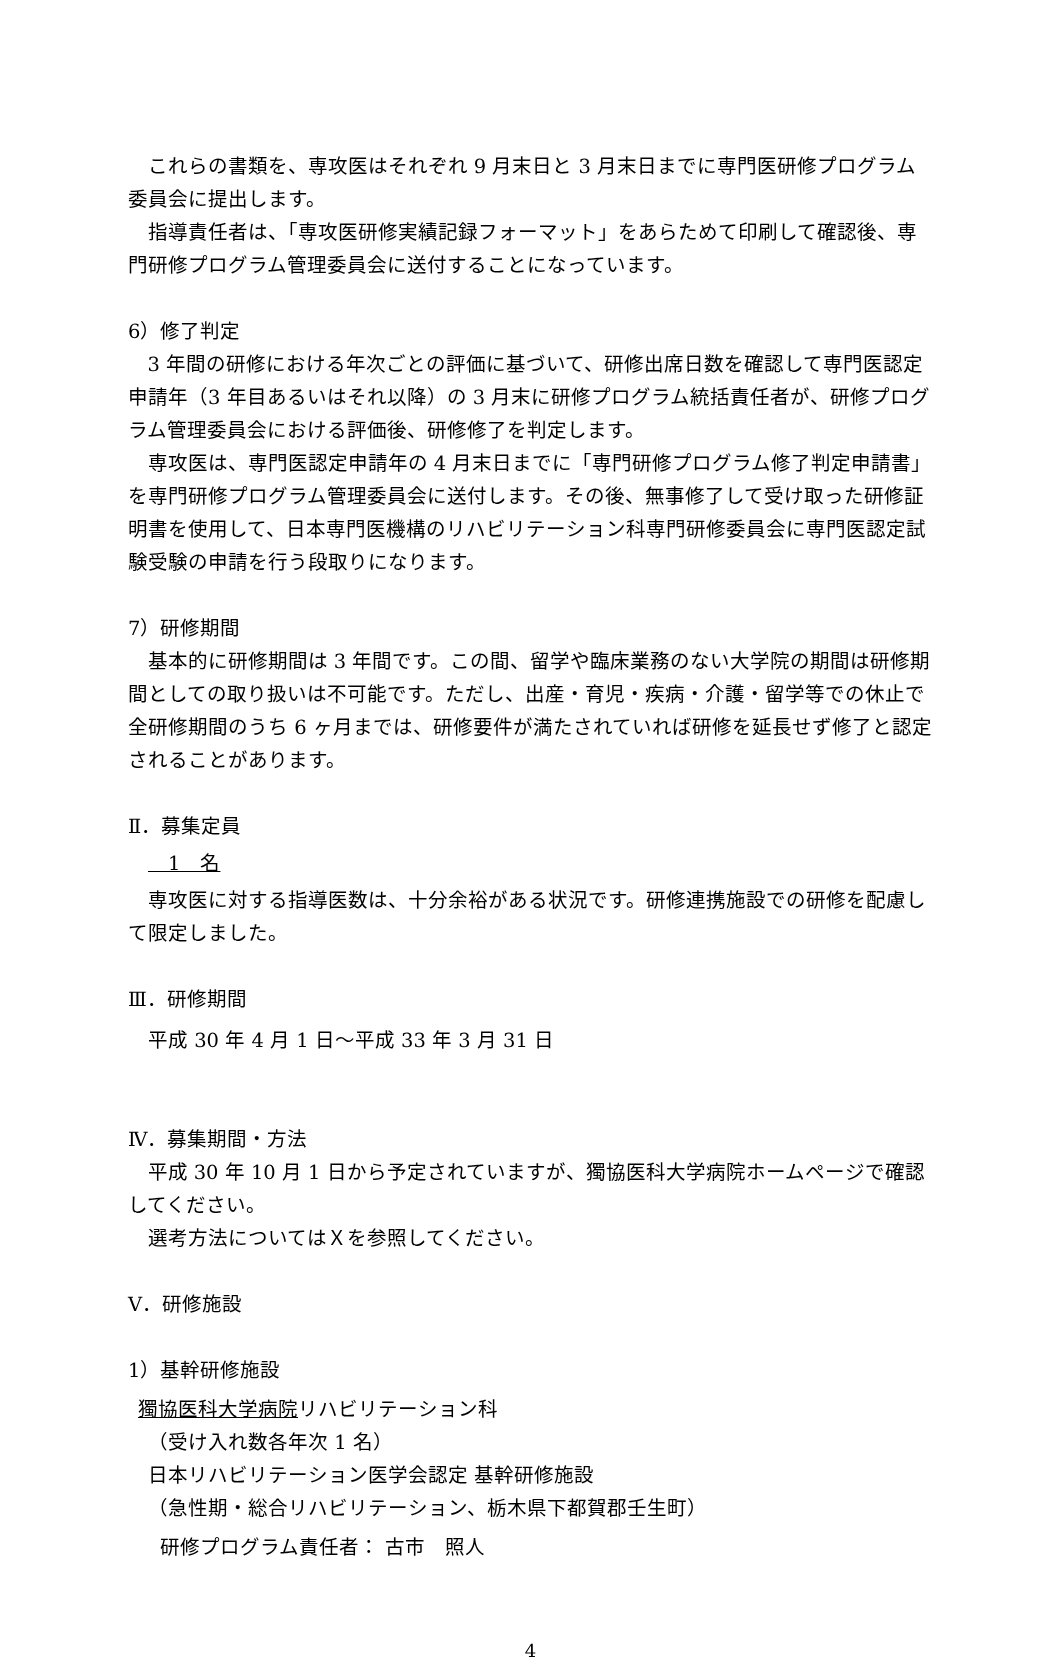これらの書類を、専攻医はそれぞれ 9 月末日と 3 月末日までに専門医研修プログラム委員会に提出します。
指導責任者は、「専攻医研修実績記録フォーマット」をあらためて印刷して確認後、専門研修プログラム管理委員会に送付することになっています。
6）修了判定
3 年間の研修における年次ごとの評価に基づいて、研修出席日数を確認して専門医認定申請年（3 年目あるいはそれ以降）の 3 月末に研修プログラム統括責任者が、研修プログラム管理委員会における評価後、研修修了を判定します。
専攻医は、専門医認定申請年の 4 月末日までに「専門研修プログラム修了判定申請書」を専門研修プログラム管理委員会に送付します。その後、無事修了して受け取った研修証明書を使用して、日本専門医機構のリハビリテーション科専門研修委員会に専門医認定試験受験の申請を行う段取りになります。
7）研修期間
基本的に研修期間は 3 年間です。この間、留学や臨床業務のない大学院の期間は研修期間としての取り扱いは不可能です。ただし、出産・育児・疾病・介護・留学等での休止で全研修期間のうち 6 ヶ月までは、研修要件が満たされていれば研修を延長せず修了と認定されることがあります。
Ⅱ．募集定員
　　1　名
専攻医に対する指導医数は、十分余裕がある状況です。研修連携施設での研修を配慮して限定しました。
Ⅲ．研修期間
　平成 30 年 4 月 1 日～平成 33 年 3 月 31 日
Ⅳ．募集期間・方法
平成 30 年 10 月 1 日から予定されていますが、獨協医科大学病院ホームページで確認してください。
選考方法についてはＸを参照してください。
Ⅴ．研修施設
1）基幹研修施設
獨協医科大学病院リハビリテーション科
（受け入れ数各年次 1 名）
日本リハビリテーション医学会認定 基幹研修施設
（急性期・総合リハビリテーション、栃木県下都賀郡壬生町）
研修プログラム責任者： 古市　照人
4